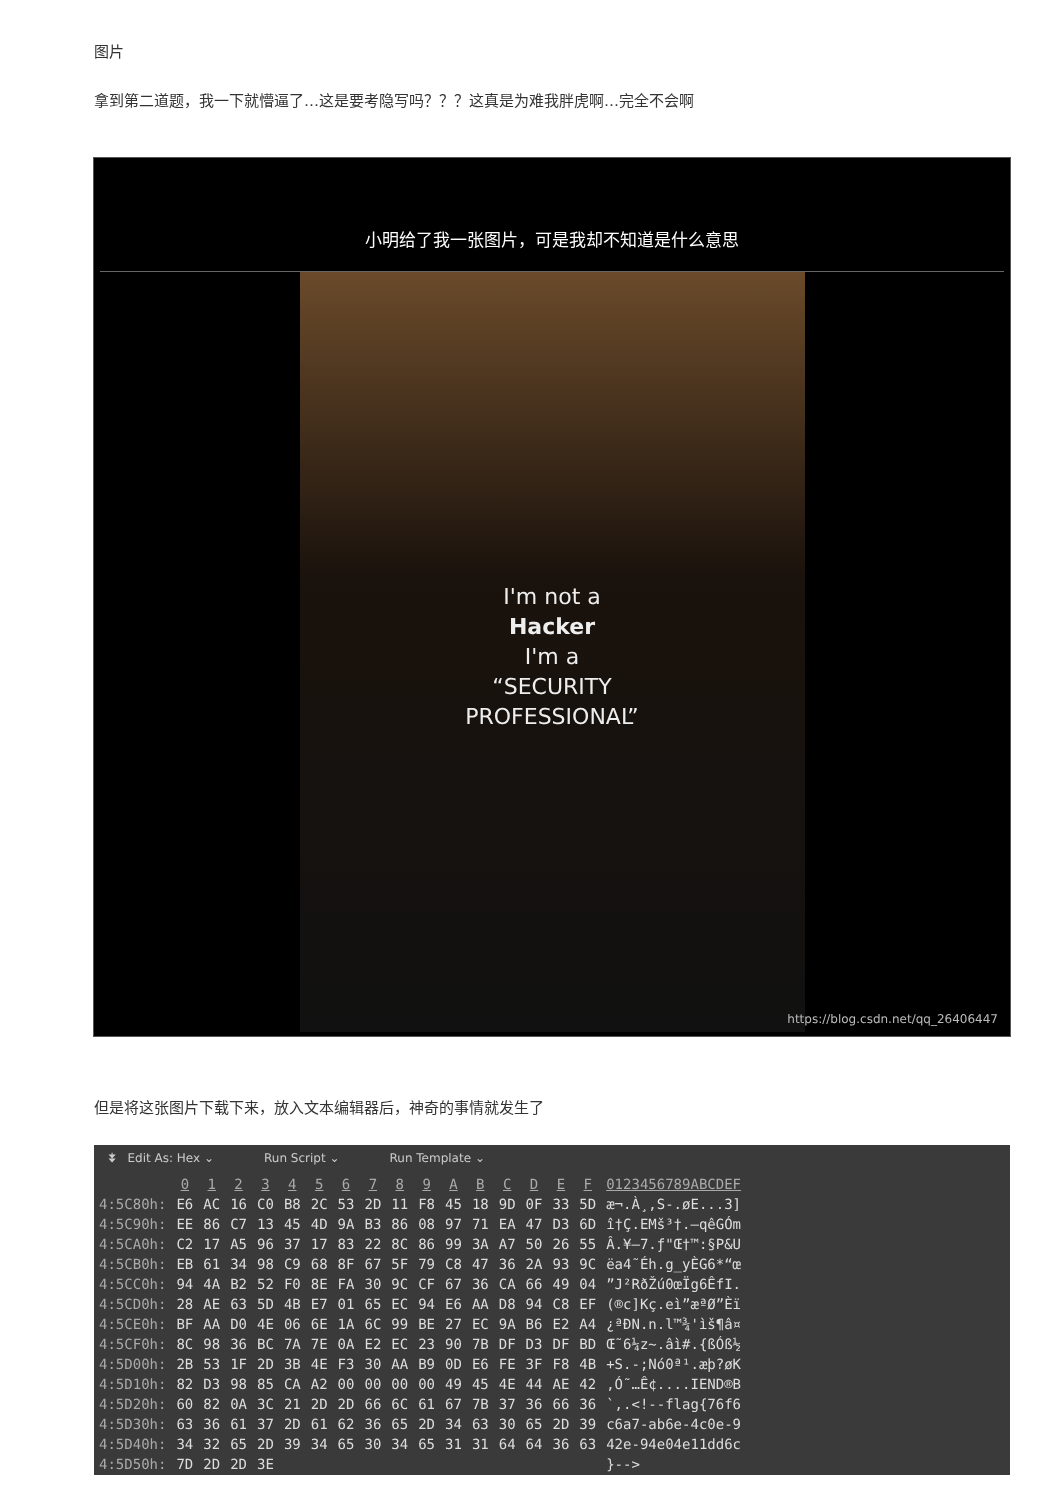图片
拿到第二道题，我一下就懵逼了…这是要考隐写吗？？？这真是为难我胖虎啊…完全不会啊
小明给了我一张图片，可是我却不知道是什么意思
I'm not a
Hacker
I'm a
“SECURITY
PROFESSIONAL”
https://blog.csdn.net/qq_26406447
但是将这张图片下载下来，放入文本编辑器后，神奇的事情就发生了
⯯ Edit As: Hex ⌄ Run Script ⌄ Run Template ⌄
| | 0 | 1 | 2 | 3 | 4 | 5 | 6 | 7 | 8 | 9 | A | B | C | D | E | F | 0123456789ABCDEF |
| --- | --- | --- | --- | --- | --- | --- | --- | --- | --- | --- | --- | --- | --- | --- | --- | --- | --- |
| 4:5C80h: | E6 | AC | 16 | C0 | B8 | 2C | 53 | 2D | 11 | F8 | 45 | 18 | 9D | 0F | 33 | 5D | æ¬.À¸,S-.øE...3] |
| 4:5C90h: | EE | 86 | C7 | 13 | 45 | 4D | 9A | B3 | 86 | 08 | 97 | 71 | EA | 47 | D3 | 6D | î†Ç.EMš³†.—qêGÓm |
| 4:5CA0h: | C2 | 17 | A5 | 96 | 37 | 17 | 83 | 22 | 8C | 86 | 99 | 3A | A7 | 50 | 26 | 55 | Â.¥–7.ƒ"Œ†™:§P&U |
| 4:5CB0h: | EB | 61 | 34 | 98 | C9 | 68 | 8F | 67 | 5F | 79 | C8 | 47 | 36 | 2A | 93 | 9C | ëa4˜Éh.g_yÈG6*“œ |
| 4:5CC0h: | 94 | 4A | B2 | 52 | F0 | 8E | FA | 30 | 9C | CF | 67 | 36 | CA | 66 | 49 | 04 | ”J²RðŽú0œÏg6ÊfI. |
| 4:5CD0h: | 28 | AE | 63 | 5D | 4B | E7 | 01 | 65 | EC | 94 | E6 | AA | D8 | 94 | C8 | EF | (®c]Kç.eì”æªØ”Èï |
| 4:5CE0h: | BF | AA | D0 | 4E | 06 | 6E | 1A | 6C | 99 | BE | 27 | EC | 9A | B6 | E2 | A4 | ¿ªÐN.n.l™¾'ìš¶â¤ |
| 4:5CF0h: | 8C | 98 | 36 | BC | 7A | 7E | 0A | E2 | EC | 23 | 90 | 7B | DF | D3 | DF | BD | Œ˜6¼z~.âì#.{ßÓß½ |
| 4:5D00h: | 2B | 53 | 1F | 2D | 3B | 4E | F3 | 30 | AA | B9 | 0D | E6 | FE | 3F | F8 | 4B | +S.-;Nó0ª¹.æþ?øK |
| 4:5D10h: | 82 | D3 | 98 | 85 | CA | A2 | 00 | 00 | 00 | 00 | 49 | 45 | 4E | 44 | AE | 42 | ‚Ó˜…Ê¢....IEND®B |
| 4:5D20h: | 60 | 82 | 0A | 3C | 21 | 2D | 2D | 66 | 6C | 61 | 67 | 7B | 37 | 36 | 66 | 36 | `‚.<!--flag{76f6 |
| 4:5D30h: | 63 | 36 | 61 | 37 | 2D | 61 | 62 | 36 | 65 | 2D | 34 | 63 | 30 | 65 | 2D | 39 | c6a7-ab6e-4c0e-9 |
| 4:5D40h: | 34 | 32 | 65 | 2D | 39 | 34 | 65 | 30 | 34 | 65 | 31 | 31 | 64 | 64 | 36 | 63 | 42e-94e04e11dd6c |
| 4:5D50h: | 7D | 2D | 2D | 3E | | | | | | | | | | | | | }--> |